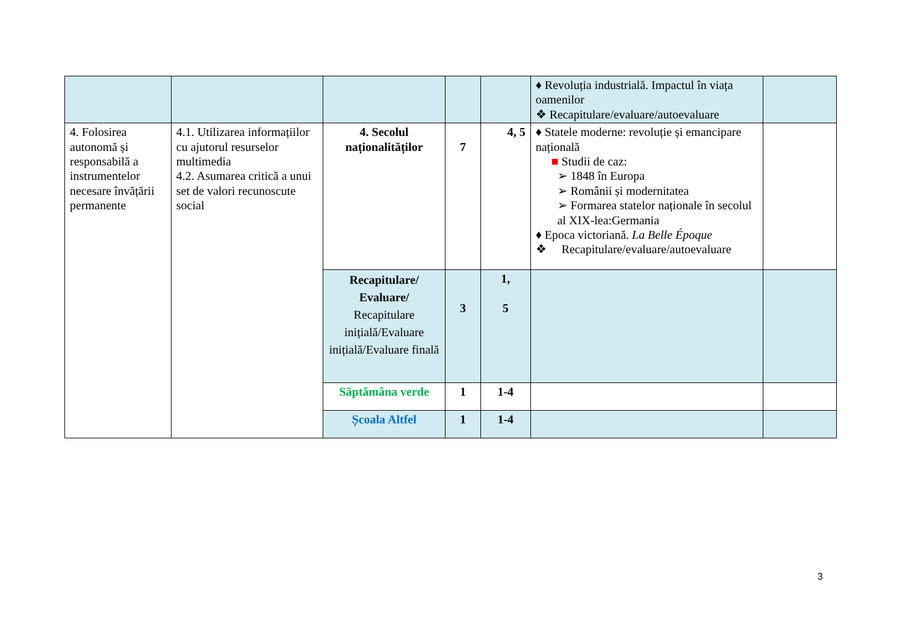| | | | | | ♦ Revoluția industrială. Impactul în viața oamenilor ❖ Recapitulare/evaluare/autoevaluare | |
| 4. Folosirea autonomă și responsabilă a instrumentelor necesare învățării permanente | 4.1. Utilizarea informațiilor cu ajutorul resurselor multimedia 4.2. Asumarea critică a unui set de valori recunoscute social | 4. Secolul naționalităților | 7 | 4, 5 | ♦ Statele moderne: revoluție și emancipare națională ■ Studii de caz: ➢ 1848 în Europa ➢ Românii și modernitatea ➢ Formarea statelor naționale în secolul al XIX-lea:Germania ♦ Epoca victoriană. La Belle Époque ❖ Recapitulare/evaluare/autoevaluare | |
| | | Recapitulare/ Evaluare/ Recapitulare inițială/Evaluare inițială/Evaluare finală | 3 | 1, 5 | | |
| | | Săptămâna verde | 1 | 1-4 | | |
| | | Școala Altfel | 1 | 1-4 | | |
3